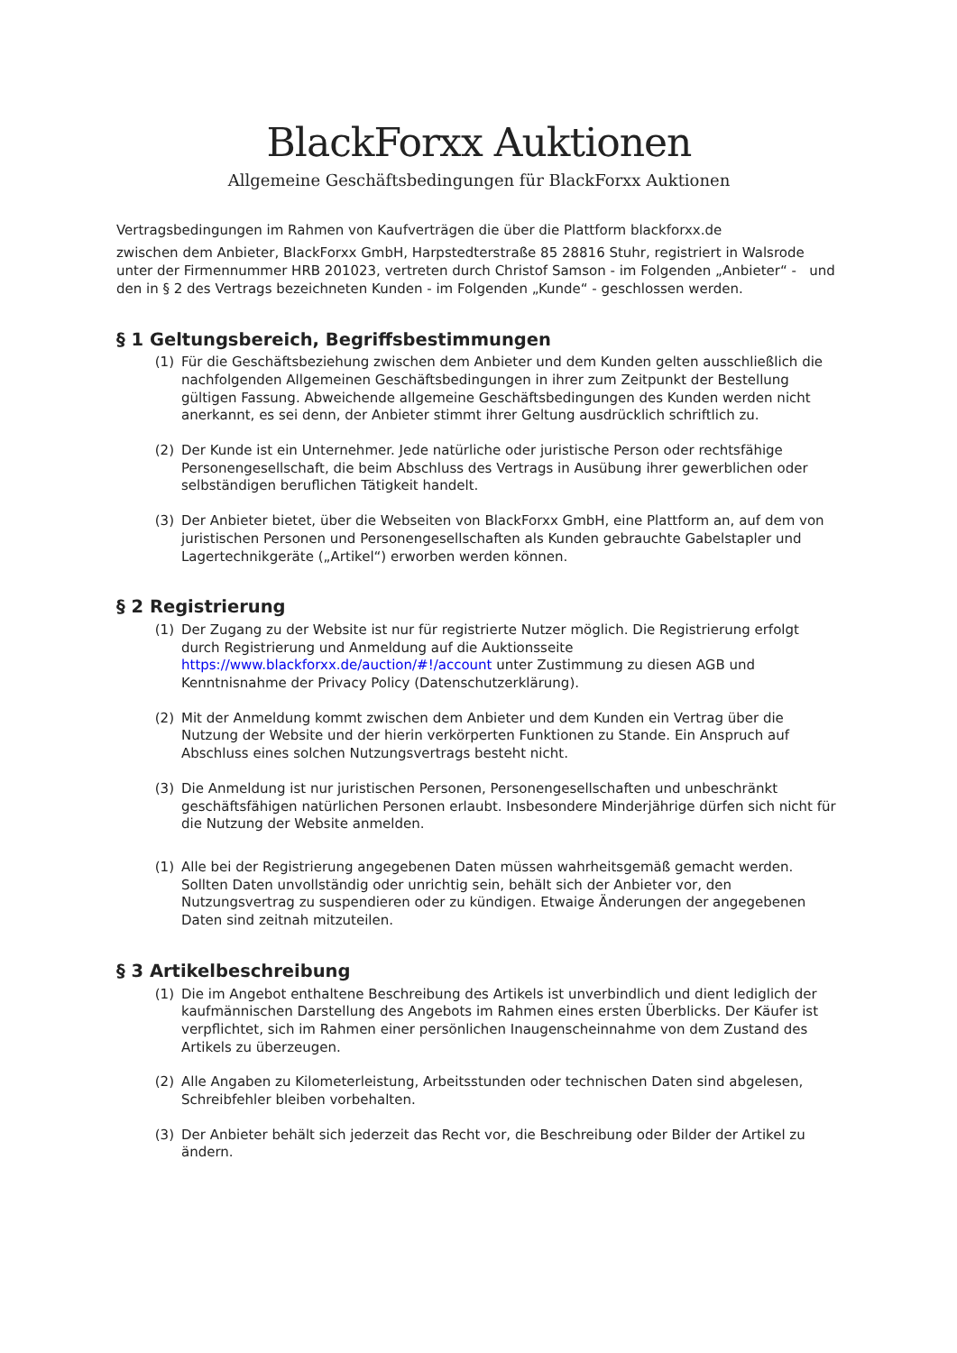BlackForxx Auktionen
Allgemeine Geschäftsbedingungen für BlackForxx Auktionen
Vertragsbedingungen im Rahmen von Kaufverträgen die über die Plattform blackforxx.de
zwischen dem Anbieter, BlackForxx GmbH, Harpstedterstraße 85 28816 Stuhr, registriert in Walsrode unter der Firmennummer HRB 201023, vertreten durch Christof Samson - im Folgenden „Anbieter“ - und den in § 2 des Vertrags bezeichneten Kunden - im Folgenden „Kunde“ - geschlossen werden.
§ 1 Geltungsbereich, Begriffsbestimmungen
(1) Für die Geschäftsbeziehung zwischen dem Anbieter und dem Kunden gelten ausschließlich die nachfolgenden Allgemeinen Geschäftsbedingungen in ihrer zum Zeitpunkt der Bestellung gültigen Fassung. Abweichende allgemeine Geschäftsbedingungen des Kunden werden nicht anerkannt, es sei denn, der Anbieter stimmt ihrer Geltung ausdrücklich schriftlich zu.
(2) Der Kunde ist ein Unternehmer. Jede natürliche oder juristische Person oder rechtsfähige Personengesellschaft, die beim Abschluss des Vertrags in Ausübung ihrer gewerblichen oder selbständigen beruflichen Tätigkeit handelt.
(3) Der Anbieter bietet, über die Webseiten von BlackForxx GmbH, eine Plattform an, auf dem von juristischen Personen und Personengesellschaften als Kunden gebrauchte Gabelstapler und Lagertechnikgeräte („Artikel“) erworben werden können.
§ 2 Registrierung
(1) Der Zugang zu der Website ist nur für registrierte Nutzer möglich. Die Registrierung erfolgt durch Registrierung und Anmeldung auf die Auktionsseite https://www.blackforxx.de/auction/#!/account unter Zustimmung zu diesen AGB und Kenntnisnahme der Privacy Policy (Datenschutzerklärung).
(2) Mit der Anmeldung kommt zwischen dem Anbieter und dem Kunden ein Vertrag über die Nutzung der Website und der hierin verkörperten Funktionen zu Stande. Ein Anspruch auf Abschluss eines solchen Nutzungsvertrags besteht nicht.
(3) Die Anmeldung ist nur juristischen Personen, Personengesellschaften und unbeschränkt geschäftsfähigen natürlichen Personen erlaubt. Insbesondere Minderjährige dürfen sich nicht für die Nutzung der Website anmelden.
(1) Alle bei der Registrierung angegebenen Daten müssen wahrheitsgemäß gemacht werden. Sollten Daten unvollständig oder unrichtig sein, behält sich der Anbieter vor, den Nutzungsvertrag zu suspendieren oder zu kündigen. Etwaige Änderungen der angegebenen Daten sind zeitnah mitzuteilen.
§ 3 Artikelbeschreibung
(1) Die im Angebot enthaltene Beschreibung des Artikels ist unverbindlich und dient lediglich der kaufmännischen Darstellung des Angebots im Rahmen eines ersten Überblicks. Der Käufer ist verpflichtet, sich im Rahmen einer persönlichen Inaugenscheinnahme von dem Zustand des Artikels zu überzeugen.
(2) Alle Angaben zu Kilometerleistung, Arbeitsstunden oder technischen Daten sind abgelesen, Schreibfehler bleiben vorbehalten.
(3) Der Anbieter behält sich jederzeit das Recht vor, die Beschreibung oder Bilder der Artikel zu ändern.